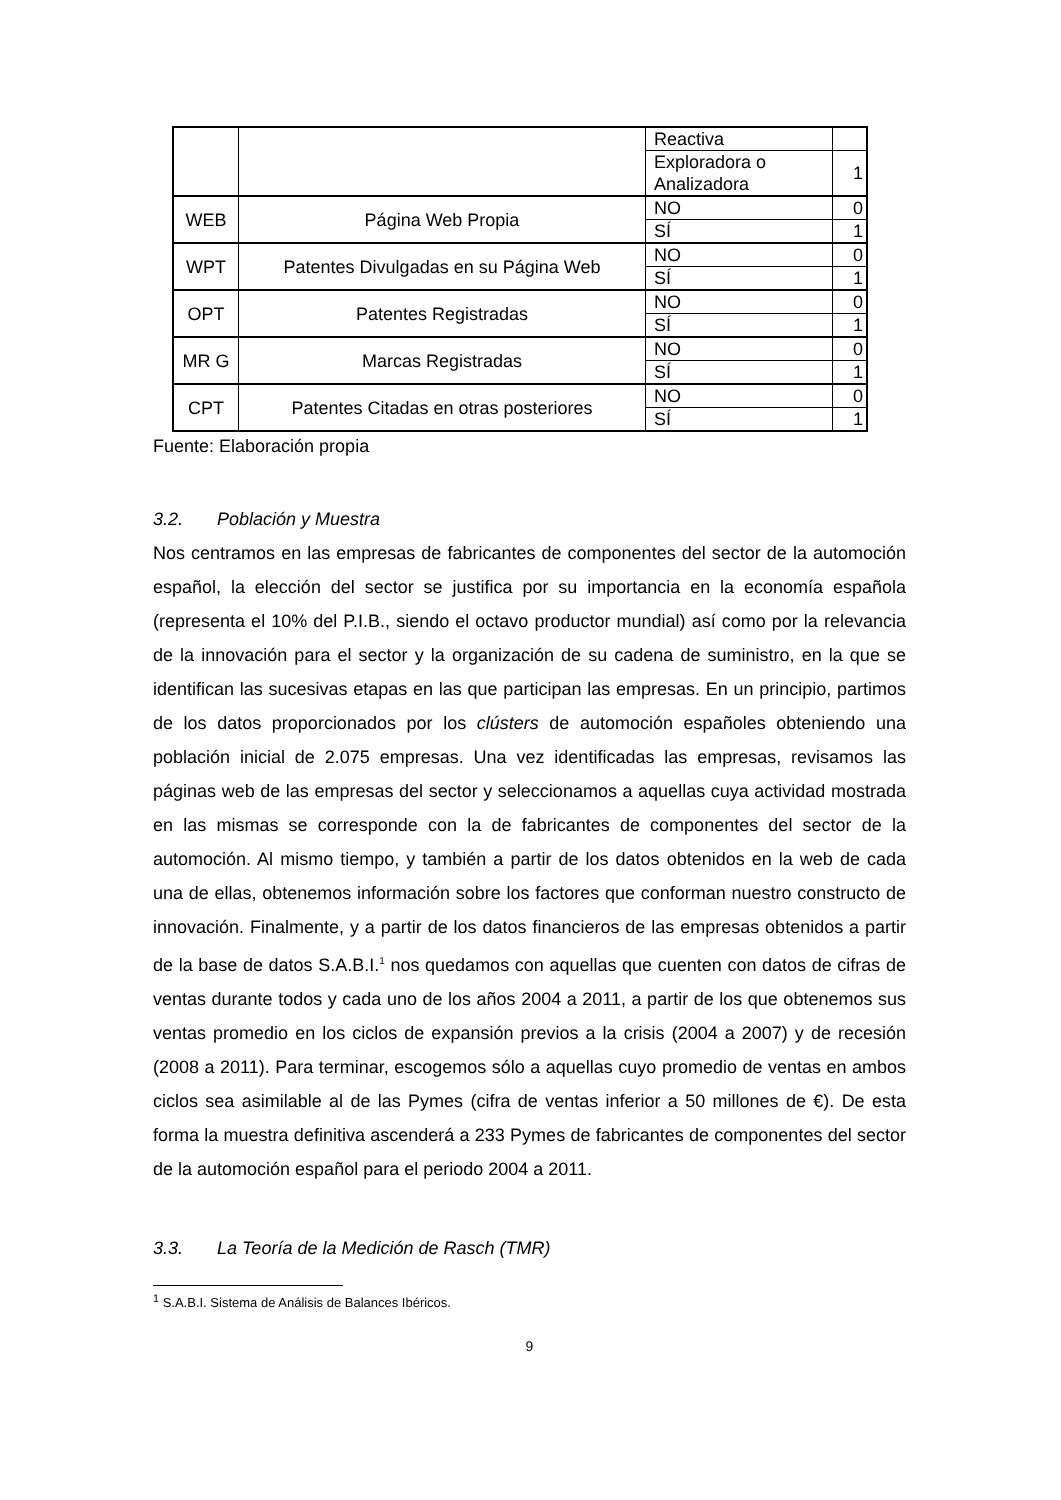| | | Reactiva | |
| | | Exploradora o Analizadora | 1 |
| WEB | Página Web Propia | NO | 0 |
| | | SÍ | 1 |
| WPT | Patentes Divulgadas en su Página Web | NO | 0 |
| | | SÍ | 1 |
| OPT | Patentes Registradas | NO | 0 |
| | | SÍ | 1 |
| MR G | Marcas Registradas | NO | 0 |
| | | SÍ | 1 |
| CPT | Patentes Citadas en otras posteriores | NO | 0 |
| | | SÍ | 1 |
Fuente: Elaboración propia
3.2. Población y Muestra
Nos centramos en las empresas de fabricantes de componentes del sector de la automoción español, la elección del sector se justifica por su importancia en la economía española (representa el 10% del P.I.B., siendo el octavo productor mundial) así como por la relevancia de la innovación para el sector y la organización de su cadena de suministro, en la que se identifican las sucesivas etapas en las que participan las empresas. En un principio, partimos de los datos proporcionados por los clústers de automoción españoles obteniendo una población inicial de 2.075 empresas. Una vez identificadas las empresas, revisamos las páginas web de las empresas del sector y seleccionamos a aquellas cuya actividad mostrada en las mismas se corresponde con la de fabricantes de componentes del sector de la automoción. Al mismo tiempo, y también a partir de los datos obtenidos en la web de cada una de ellas, obtenemos información sobre los factores que conforman nuestro constructo de innovación. Finalmente, y a partir de los datos financieros de las empresas obtenidos a partir de la base de datos S.A.B.I.<sup>1</sup> nos quedamos con aquellas que cuenten con datos de cifras de ventas durante todos y cada uno de los años 2004 a 2011, a partir de los que obtenemos sus ventas promedio en los ciclos de expansión previos a la crisis (2004 a 2007) y de recesión (2008 a 2011). Para terminar, escogemos sólo a aquellas cuyo promedio de ventas en ambos ciclos sea asimilable al de las Pymes (cifra de ventas inferior a 50 millones de €). De esta forma la muestra definitiva ascenderá a 233 Pymes de fabricantes de componentes del sector de la automoción español para el periodo 2004 a 2011.
3.3. La Teoría de la Medición de Rasch (TMR)
<sup>1</sup> S.A.B.I. Sistema de Análisis de Balances Ibéricos.
9